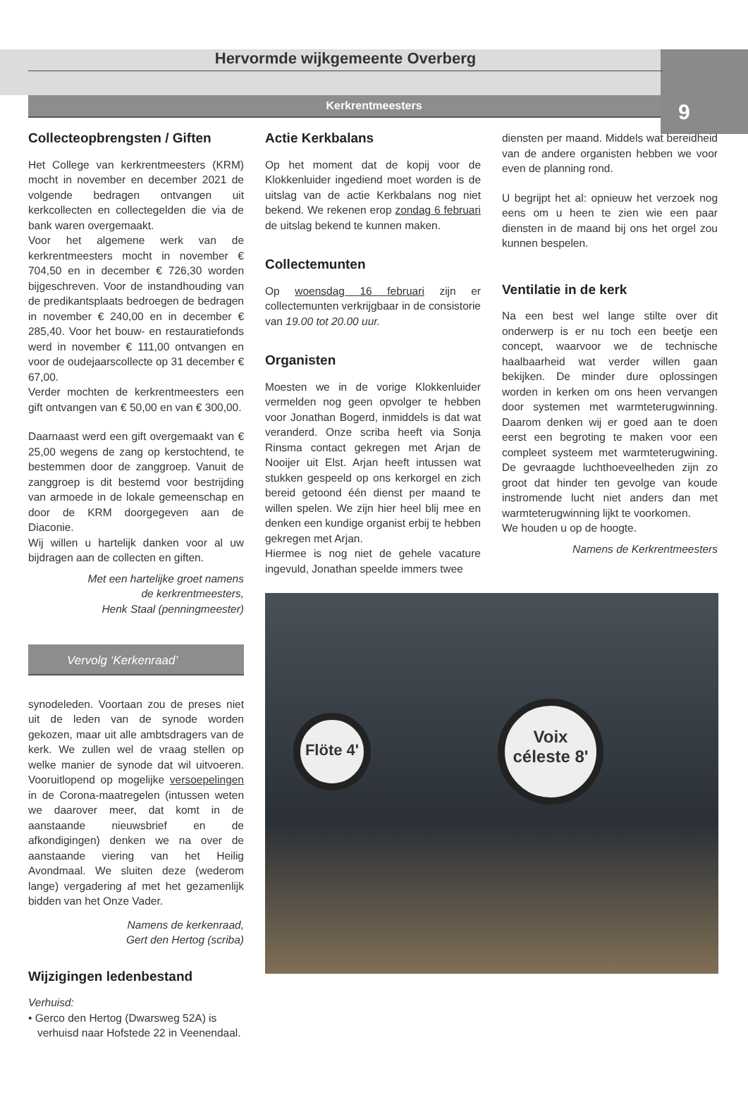Hervormde wijkgemeente Overberg
9
Kerkrentmeesters
Collecteopbrengsten / Giften
Het College van kerkrentmeesters (KRM) mocht in november en december 2021 de volgende bedragen ontvangen uit kerkcollecten en collectegelden die via de bank waren overgemaakt.
Voor het algemene werk van de kerkrentmeesters mocht in november € 704,50 en in december € 726,30 worden bijgeschreven. Voor de instandhouding van de predikantsplaats bedroegen de bedragen in november € 240,00 en in december € 285,40. Voor het bouw- en restauratiefonds werd in november € 111,00 ontvangen en voor de oudejaarscollecte op 31 december € 67,00.
Verder mochten de kerkrentmeesters een gift ontvangen van € 50,00 en van € 300,00.
Daarnaast werd een gift overgemaakt van € 25,00 wegens de zang op kerstochtend, te bestemmen door de zanggroep. Vanuit de zanggroep is dit bestemd voor bestrijding van armoede in de lokale gemeenschap en door de KRM doorgegeven aan de Diaconie.
Wij willen u hartelijk danken voor al uw bijdragen aan de collecten en giften.
Met een hartelijke groet namens
de kerkrentmeesters,
Henk Staal (penningmeester)
Vervolg ‘Kerkenraad’
synodeleden. Voortaan zou de preses niet uit de leden van de synode worden gekozen, maar uit alle ambtsdragers van de kerk. We zullen wel de vraag stellen op welke manier de synode dat wil uitvoeren. Vooruitlopend op mogelijke versoepelingen in de Corona-maatregelen (intussen weten we daarover meer, dat komt in de aanstaande nieuwsbrief en de afkondigingen) denken we na over de aanstaande viering van het Heilig Avondmaal. We sluiten deze (wederom lange) vergadering af met het gezamenlijk bidden van het Onze Vader.
Namens de kerkenraad,
Gert den Hertog (scriba)
Wijzigingen ledenbestand
Verhuisd:
• Gerco den Hertog (Dwarsweg 52A) is
verhuisd naar Hofstede 22 in Veenendaal.
Actie Kerkbalans
Op het moment dat de kopij voor de Klokkenluider ingediend moet worden is de uitslag van de actie Kerkbalans nog niet bekend. We rekenen erop zondag 6 februari de uitslag bekend te kunnen maken.
Collectemunten
Op woensdag 16 februari zijn er collectemunten verkrijgbaar in de consistorie van 19.00 tot 20.00 uur.
Organisten
Moesten we in de vorige Klokkenluider vermelden nog geen opvolger te hebben voor Jonathan Bogerd, inmiddels is dat wat veranderd. Onze scriba heeft via Sonja Rinsma contact gekregen met Arjan de Nooijer uit Elst. Arjan heeft intussen wat stukken gespeeld op ons kerkorgel en zich bereid getoond één dienst per maand te willen spelen. We zijn hier heel blij mee en denken een kundige organist erbij te hebben gekregen met Arjan.
Hiermee is nog niet de gehele vacature ingevuld, Jonathan speelde immers twee
diensten per maand. Middels wat bereidheid van de andere organisten hebben we voor even de planning rond.
U begrijpt het al: opnieuw het verzoek nog eens om u heen te zien wie een paar diensten in de maand bij ons het orgel zou kunnen bespelen.
Ventilatie in de kerk
Na een best wel lange stilte over dit onderwerp is er nu toch een beetje een concept, waarvoor we de technische haalbaarheid wat verder willen gaan bekijken. De minder dure oplossingen worden in kerken om ons heen vervangen door systemen met warmteterugwinning. Daarom denken wij er goed aan te doen eerst een begroting te maken voor een compleet systeem met warmteterugwining. De gevraagde luchthoeveelheden zijn zo groot dat hinder ten gevolge van koude instromende lucht niet anders dan met warmteterugwinning lijkt te voorkomen.
We houden u op de hoogte.
Namens de Kerkrentmeesters
Flöte 4'
Voix céleste 8'